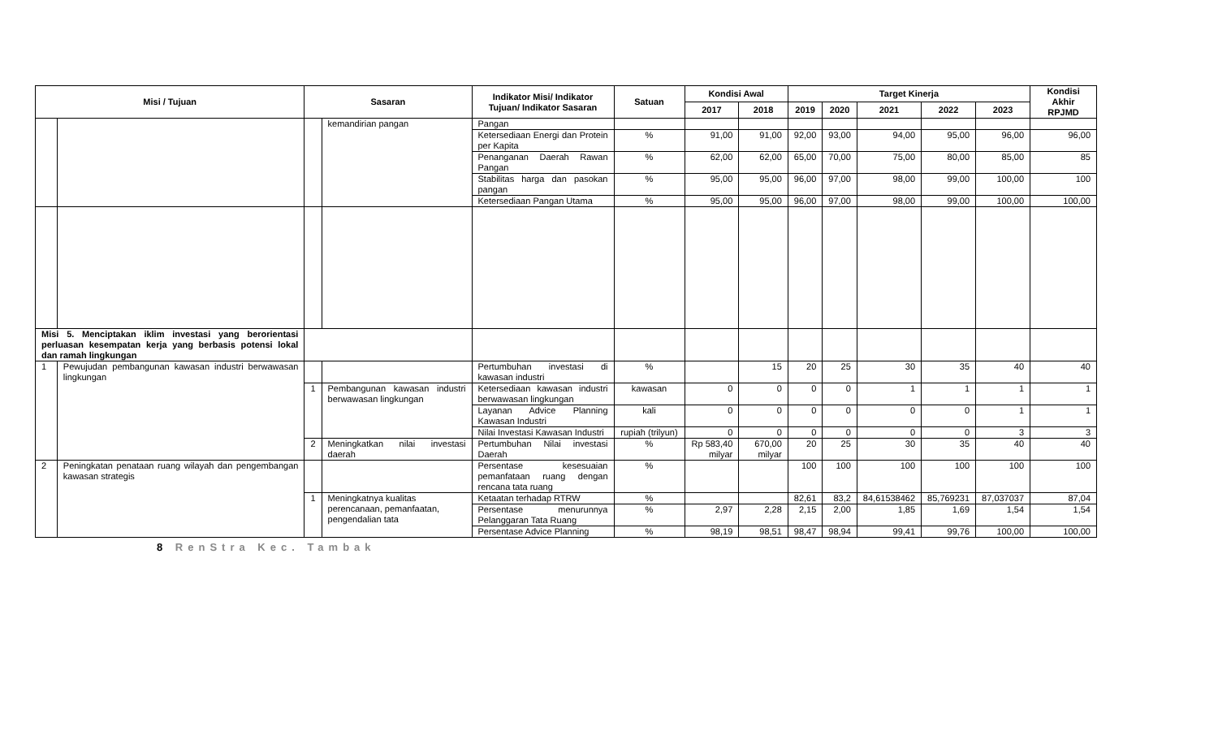| Misi / Tujuan | | Sasaran | | Indikator Misi/ Indikator Tujuan/ Indikator Sasaran | Satuan | Kondisi Awal | | Target Kinerja | | | | | Kondisi Akhir RPJMD |
| --- | --- | --- | --- | --- | --- | --- | --- | --- | --- | --- | --- | --- | --- |
| | | | | | | 2017 | 2018 | 2019 | 2020 | 2021 | 2022 | 2023 | |
| | | | kemandirian pangan | Pangan | | | | | | | | | |
| | | | | Ketersediaan Energi dan Protein per Kapita | % | 91,00 | 91,00 | 92,00 | 93,00 | 94,00 | 95,00 | 96,00 | 96,00 |
| | | | | Penanganan Daerah Rawan Pangan | % | 62,00 | 62,00 | 65,00 | 70,00 | 75,00 | 80,00 | 85,00 | 85 |
| | | | | Stabilitas harga dan pasokan pangan | % | 95,00 | 95,00 | 96,00 | 97,00 | 98,00 | 99,00 | 100,00 | 100 |
| | | | | Ketersediaan Pangan Utama | % | 95,00 | 95,00 | 96,00 | 97,00 | 98,00 | 99,00 | 100,00 | 100,00 |
| Misi 5. Menciptakan iklim investasi yang berorientasi perluasan kesempatan kerja yang berbasis potensi lokal dan ramah lingkungan | | | | | | | | | | | | | |
| 1 | Pewujudan pembangunan kawasan industri berwawasan lingkungan | | | Pertumbuhan investasi di kawasan industri | % | | 15 | 20 | 25 | 30 | 35 | 40 | 40 |
| | | 1 | Pembangunan kawasan industri berwawasan lingkungan | Ketersediaan kawasan industri berwawasan lingkungan | kawasan | 0 | 0 | 0 | 0 | 1 | 1 | 1 | 1 |
| | | | | Layanan Advice Planning Kawasan Industri | kali | 0 | 0 | 0 | 0 | 0 | 0 | 1 | 1 |
| | | | | Nilai Investasi Kawasan Industri | rupiah (trilyun) | 0 | 0 | 0 | 0 | 0 | 0 | 3 | 3 |
| | | 2 | Meningkatkan nilai investasi daerah | Pertumbuhan Nilai investasi Daerah | % | Rp 583,40 milyar | 670,00 milyar | 20 | 25 | 30 | 35 | 40 | 40 |
| 2 | Peningkatan penataan ruang wilayah dan pengembangan kawasan strategis | | | Persentase kesesuaian pemanfataan ruang dengan rencana tata ruang | % | | | 100 | 100 | 100 | 100 | 100 | 100 |
| | | 1 | Meningkatnya kualitas perencanaan, pemanfaatan, pengendalian tata | Ketaatan terhadap RTRW | % | | | 82,61 | 83,2 | 84,61538462 | 85,769231 | 87,037037 | 87,04 |
| | | | | Persentase menurunnya Pelanggaran Tata Ruang | % | 2,97 | 2,28 | 2,15 | 2,00 | 1,85 | 1,69 | 1,54 | 1,54 |
| | | | | Persentase Advice Planning | % | 98,19 | 98,51 | 98,47 | 98,94 | 99,41 | 99,76 | 100,00 | 100,00 |
8 RenStra Kec. Tambak